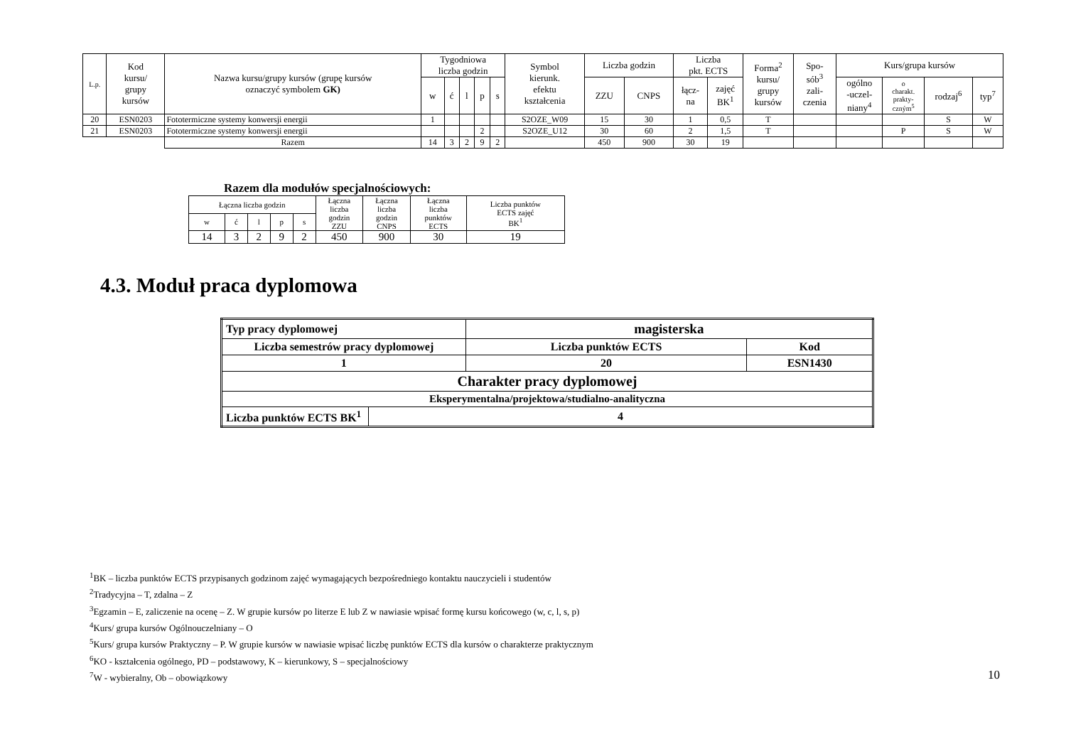| L.p. | Kod kursu/ grupy kursów | Nazwa kursu/grupy kursów (grupę kursów oznaczyć symbolem GK) | Tygodniowa liczba godzin | | | | | Symbol kierunk. efektu kształcenia | Liczba godzin | | Liczba pkt. ECTS | | Forma<sup>2</sup> kursu/ grupy kursów | Spo- sób<sup>3</sup> zali- czenia | Kurs/grupa kursów | | | |
| --- | --- | --- | --- | --- | --- | --- | --- | --- | --- | --- | --- | --- | --- | --- | --- | --- | --- | --- |
| | | | w | ć | l | p | s | | ZZU | CNPS | łącz- na | zajęć BK<sup>1</sup> | | | ogólno -uczel- niany<sup>4</sup> | o charakt. prakty- czným<sup>5</sup> | rodzaj<sup>6</sup> | typ<sup>7</sup> |
| 20 | ESN0203 | Fototermiczne systemy konwersji energii | 1 | | | | | S2OZE_W09 | 15 | 30 | 1 | 0,5 | T | | | | S | W |
| 21 | ESN0203 | Fototermiczne systemy konwersji energii | | | | 2 | | S2OZE_U12 | 30 | 60 | 2 | 1,5 | T | | | P | S | W |
| | | Razem | 14 | 3 | 2 | 9 | 2 | | 450 | 900 | 30 | 19 | | | | | | |
Razem dla modułów specjalnościowych:
| Łączna liczba godzin | | | | | Łączna liczba godzin ZZU | Łączna liczba godzin CNPS | Łączna liczba punktów ECTS | Liczba punktów ECTS zajęć BK<sup>1</sup> |
| w | ć | l | p | s | | | | |
| 14 | 3 | 2 | 9 | 2 | 450 | 900 | 30 | 19 |
4.3. Moduł praca dyplomowa
| Typ pracy dyplomowej | | magisterska | | |
| Liczba semestrów pracy dyplomowej | | | Liczba punktów ECTS | Kod |
| 1 | | | 20 | ESN1430 |
| Charakter pracy dyplomowej | | | | |
| Eksperymentalna/projektowa/studialno-analityczna | | | | |
| Liczba punktów ECTS BK<sup>1</sup> | 4 | | | |
<sup>1</sup> BK – liczba punktów ECTS przypisanych godzinom zajęć wymagających bezpośredniego kontaktu nauczycieli i studentów
<sup>2</sup> Tradycyjna – T, zdalna – Z
<sup>3</sup> Egzamin – E, zaliczenie na ocenę – Z. W grupie kursów po literze E lub Z w nawiasie wpisać formę kursu końcowego (w, c, l, s, p)
<sup>4</sup> Kurs/ grupa kursów Ogólnouczelniany – O
<sup>5</sup> Kurs/ grupa kursów Praktyczny – P. W grupie kursów w nawiasie wpisać liczbę punktów ECTS dla kursów o charakterze praktycznym
<sup>6</sup> KO - kształcenia ogólnego, PD – podstawowy, K – kierunkowy, S – specjalnościowy
<sup>7</sup> W - wybieralny, Ob – obowiązkowy
10